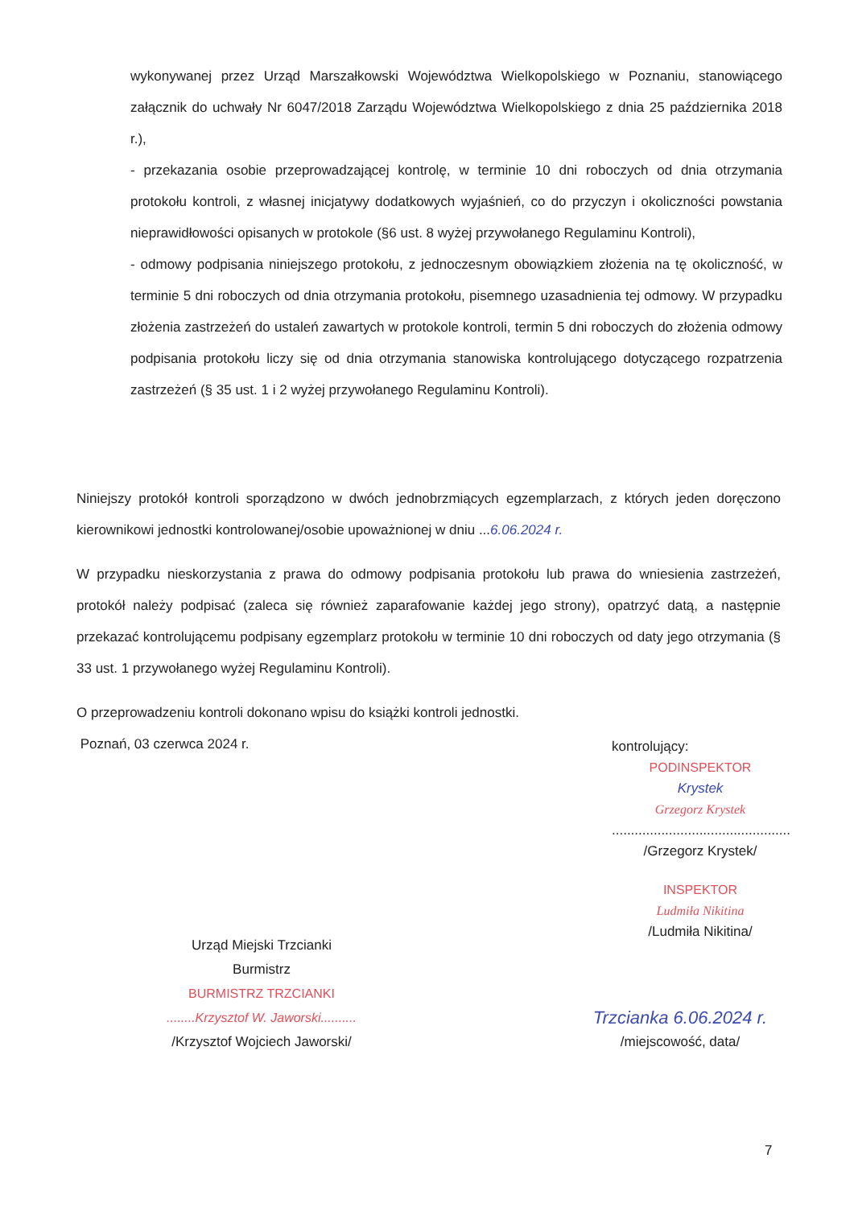wykonywanej przez Urząd Marszałkowski Województwa Wielkopolskiego w Poznaniu, stanowiącego załącznik do uchwały Nr 6047/2018 Zarządu Województwa Wielkopolskiego z dnia 25 października 2018 r.),
- przekazania osobie przeprowadzającej kontrolę, w terminie 10 dni roboczych od dnia otrzymania protokołu kontroli, z własnej inicjatywy dodatkowych wyjaśnień, co do przyczyn i okoliczności powstania nieprawidłowości opisanych w protokole (§6 ust. 8 wyżej przywołanego Regulaminu Kontroli),
- odmowy podpisania niniejszego protokołu, z jednoczesnym obowiązkiem złożenia na tę okoliczność, w terminie 5 dni roboczych od dnia otrzymania protokołu, pisemnego uzasadnienia tej odmowy. W przypadku złożenia zastrzeżeń do ustaleń zawartych w protokole kontroli, termin 5 dni roboczych do złożenia odmowy podpisania protokołu liczy się od dnia otrzymania stanowiska kontrolującego dotyczącego rozpatrzenia zastrzeżeń (§ 35 ust. 1 i 2 wyżej przywołanego Regulaminu Kontroli).
Niniejszy protokół kontroli sporządzono w dwóch jednobrzmiących egzemplarzach, z których jeden doręczono kierownikowi jednostki kontrolowanej/osobie upoważnionej w dniu ...6.06.2024 r.
W przypadku nieskorzystania z prawa do odmowy podpisania protokołu lub prawa do wniesienia zastrzeżeń, protokół należy podpisać (zaleca się również zaparafowanie każdej jego strony), opatrzyć datą, a następnie przekazać kontrolującemu podpisany egzemplarz protokołu w terminie 10 dni roboczych od daty jego otrzymania (§ 33 ust. 1 przywołanego wyżej Regulaminu Kontroli).
O przeprowadzeniu kontroli dokonano wpisu do książki kontroli jednostki.
Poznań, 03 czerwca 2024 r.
kontrolujący:
PODINSPEKTOR
Krystek
Grzegorz Krystek
...............................................
/Grzegorz Krystek/
INSPEKTOR
Ludmiła Nikitina
/Ludmiła Nikitina/
Urząd Miejski Trzcianki
Burmistrz
BURMISTRZ TRZCIANKI
........Krzysztof W. Jaworski..........
/Krzysztof Wojciech Jaworski/
Trzcianka 6.06.2024 r.
/miejscowość, data/
7